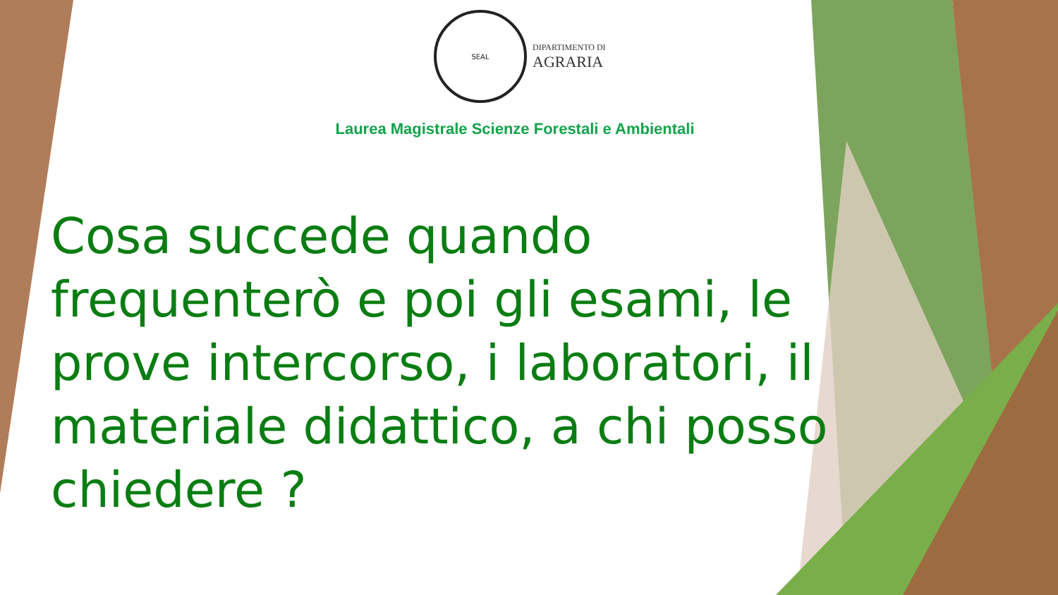SEAL
DIPARTIMENTO DI
AGRARIA
Laurea Magistrale Scienze Forestali e Ambientali
Cosa succede quando frequenterò e poi gli esami, le prove intercorso, i laboratori, il materiale didattico, a chi posso chiedere ?